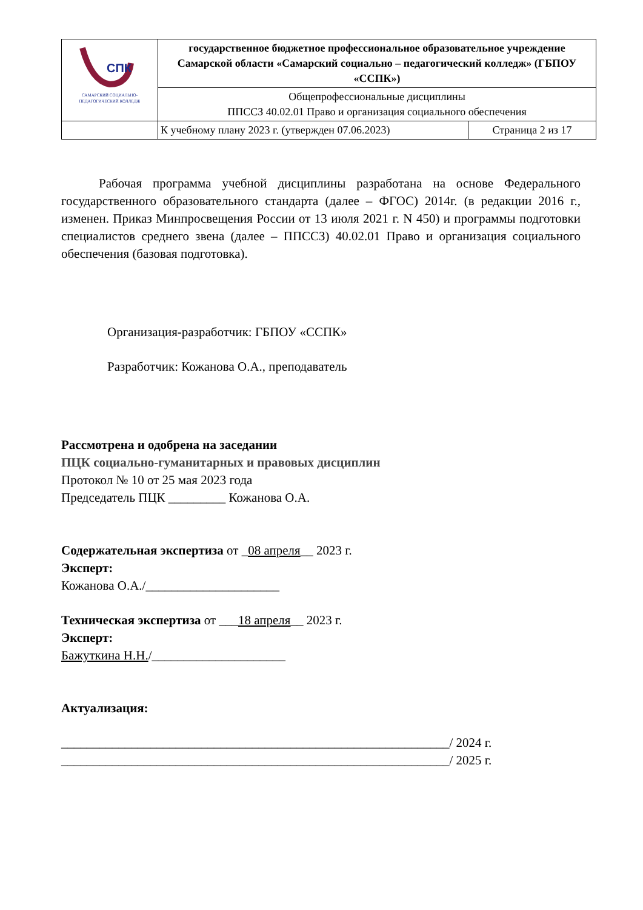| СПК САМАРСКИЙ СОЦИАЛЬНО- ПЕДАГОГИЧЕСКИЙ КОЛЛЕДЖ | государственное бюджетное профессиональное образовательное учреждение Самарской области «Самарский социально – педагогический колледж» (ГБПОУ «ССПК») | |
| | Общепрофессиональные дисциплины ППССЗ 40.02.01 Право и организация социального обеспечения | |
| | К учебному плану 2023 г. (утвержден 07.06.2023) | Страница 2 из 17 |
Рабочая программа учебной дисциплины разработана на основе Федерального государственного образовательного стандарта (далее – ФГОС) 2014г. (в редакции 2016 г., изменен. Приказ Минпросвещения России от 13 июля 2021 г. N 450) и программы подготовки специалистов среднего звена (далее – ППССЗ) 40.02.01 Право и организация социального обеспечения (базовая подготовка).
Организация-разработчик: ГБПОУ «ССПК»
Разработчик: Кожанова О.А., преподаватель
Рассмотрена и одобрена на заседании
ПЦК социально-гуманитарных и правовых дисциплин
Протокол № 10 от 25 мая 2023 года
Председатель ПЦК _________ Кожанова О.А.
Содержательная экспертиза от _08 апреля__ 2023 г.
Эксперт:
Кожанова О.А./_____________________
Техническая экспертиза от ___18 апреля__ 2023 г.
Эксперт:
Бажуткина Н.Н./_____________________
Актуализация:
_____________________________________________________________/ 2024 г.
_____________________________________________________________/ 2025 г.